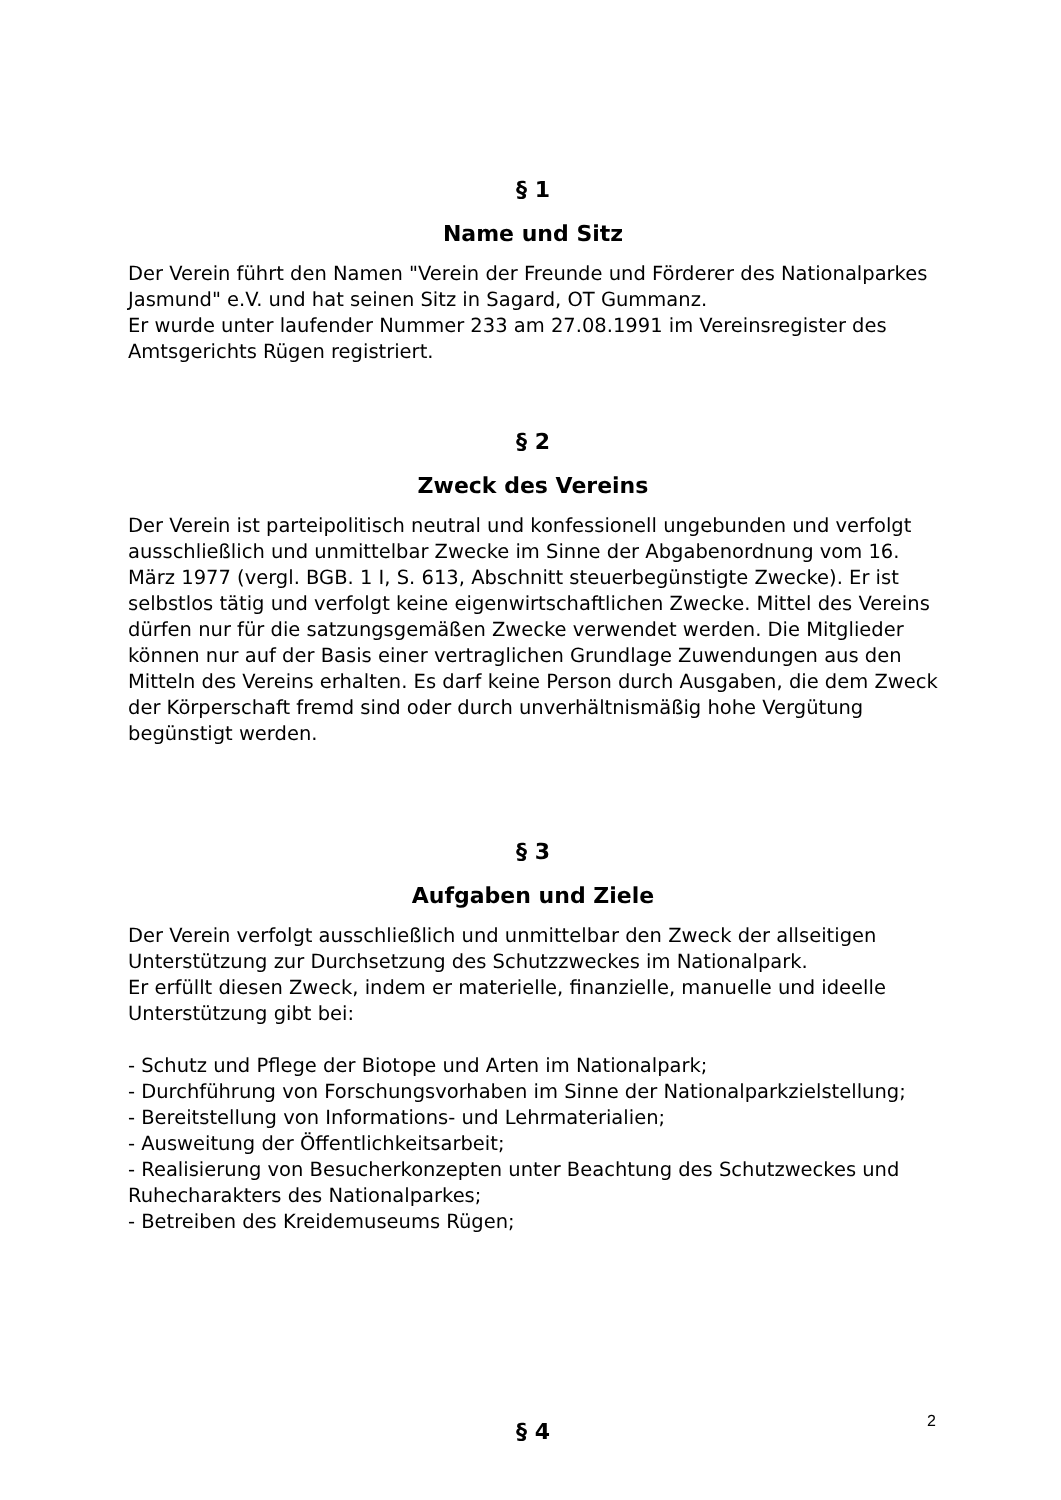§ 1
Name und Sitz
Der Verein führt den Namen "Verein der Freunde und Förderer des Nationalparkes Jasmund" e.V. und hat seinen Sitz in Sagard, OT Gummanz.
Er wurde unter laufender Nummer 233 am 27.08.1991 im Vereinsregister des Amtsgerichts Rügen registriert.
§ 2
Zweck des Vereins
Der Verein ist parteipolitisch neutral und konfessionell ungebunden und verfolgt ausschließlich und unmittelbar Zwecke im Sinne der Abgabenordnung vom 16. März 1977 (vergl. BGB. 1 I, S. 613, Abschnitt steuerbegünstigte Zwecke). Er ist selbstlos tätig und verfolgt keine eigenwirtschaftlichen Zwecke. Mittel des Vereins dürfen nur für die satzungsgemäßen Zwecke verwendet werden. Die Mitglieder können nur auf der Basis einer vertraglichen Grundlage Zuwendungen aus den Mitteln des Vereins erhalten. Es darf keine Person durch Ausgaben, die dem Zweck der Körperschaft fremd sind oder durch unverhältnismäßig hohe Vergütung begünstigt werden.
§ 3
Aufgaben und Ziele
Der Verein verfolgt ausschließlich und unmittelbar den Zweck der allseitigen Unterstützung zur Durchsetzung des Schutzzweckes im Nationalpark.
Er erfüllt diesen Zweck, indem er materielle, finanzielle, manuelle und ideelle Unterstützung gibt bei:
- Schutz und Pflege der Biotope und Arten im Nationalpark;
- Durchführung von Forschungsvorhaben im Sinne der Nationalparkzielstellung;
- Bereitstellung von Informations- und Lehrmaterialien;
- Ausweitung der Öffentlichkeitsarbeit;
- Realisierung von Besucherkonzepten unter Beachtung des Schutzweckes und Ruhecharakters des Nationalparkes;
- Betreiben des Kreidemuseums Rügen;
§ 4
2